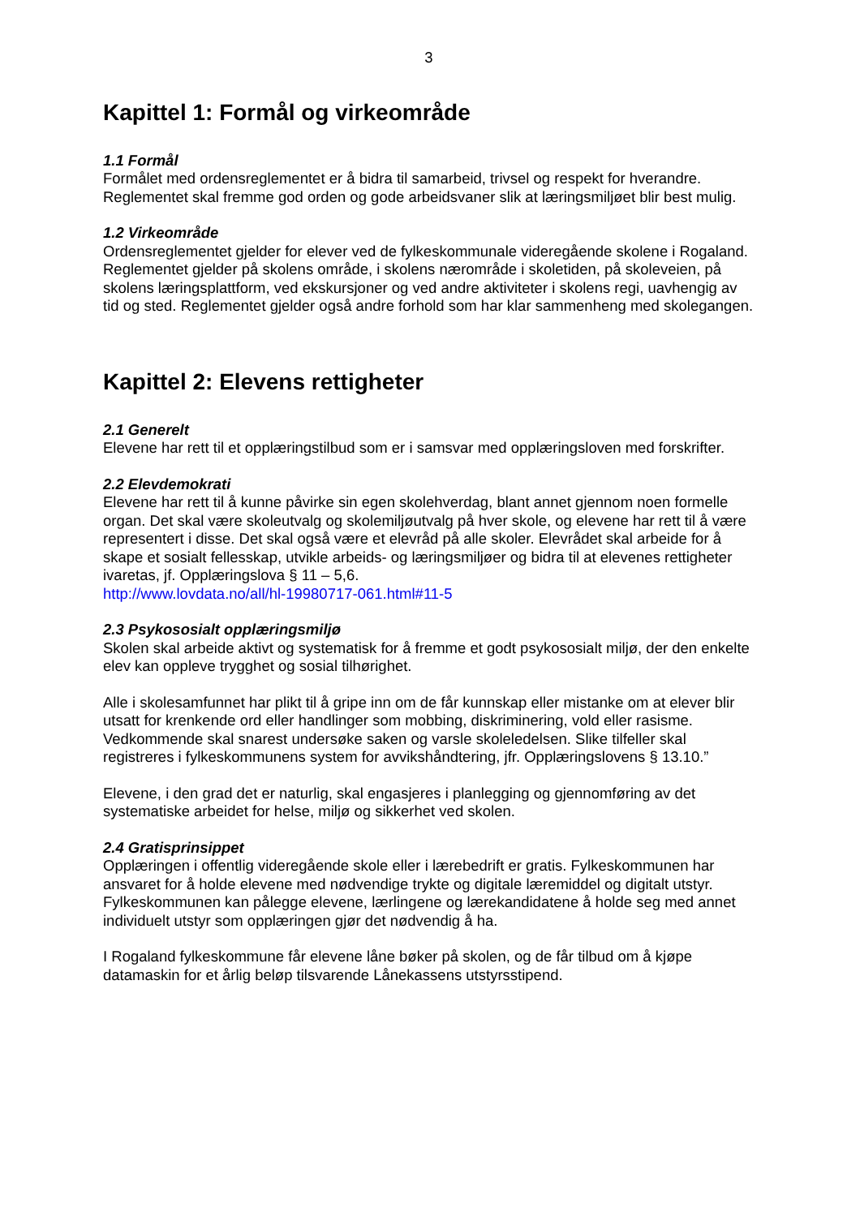3
Kapittel 1: Formål og virkeområde
1.1 Formål
Formålet med ordensreglementet er å bidra til samarbeid, trivsel og respekt for hverandre. Reglementet skal fremme god orden og gode arbeidsvaner slik at læringsmiljøet blir best mulig.
1.2 Virkeområde
Ordensreglementet gjelder for elever ved de fylkeskommunale videregående skolene i Rogaland. Reglementet gjelder på skolens område, i skolens nærområde i skoletiden, på skoleveien, på skolens læringsplattform, ved ekskursjoner og ved andre aktiviteter i skolens regi, uavhengig av tid og sted. Reglementet gjelder også andre forhold som har klar sammenheng med skolegangen.
Kapittel 2: Elevens rettigheter
2.1 Generelt
Elevene har rett til et opplæringstilbud som er i samsvar med opplæringsloven med forskrifter.
2.2 Elevdemokrati
Elevene har rett til å kunne påvirke sin egen skolehverdag, blant annet gjennom noen formelle organ. Det skal være skoleutvalg og skolemiljøutvalg på hver skole, og elevene har rett til å være representert i disse. Det skal også være et elevråd på alle skoler. Elevrådet skal arbeide for å skape et sosialt fellesskap, utvikle arbeids- og læringsmiljøer og bidra til at elevenes rettigheter ivaretas, jf. Opplæringslova § 11 – 5,6.
http://www.lovdata.no/all/hl-19980717-061.html#11-5
2.3 Psykososialt opplæringsmiljø
Skolen skal arbeide aktivt og systematisk for å fremme et godt psykososialt miljø, der den enkelte elev kan oppleve trygghet og sosial tilhørighet.
Alle i skolesamfunnet har plikt til å gripe inn om de får kunnskap eller mistanke om at elever blir utsatt for krenkende ord eller handlinger som mobbing, diskriminering, vold eller rasisme. Vedkommende skal snarest undersøke saken og varsle skoleledelsen. Slike tilfeller skal registreres i fylkeskommunens system for avvikshåndtering, jfr. Opplæringslovens § 13.10.”
Elevene, i den grad det er naturlig, skal engasjeres i planlegging og gjennomføring av det systematiske arbeidet for helse, miljø og sikkerhet ved skolen.
2.4 Gratisprinsippet
Opplæringen i offentlig videregående skole eller i lærebedrift er gratis. Fylkeskommunen har ansvaret for å holde elevene med nødvendige trykte og digitale læremiddel og digitalt utstyr. Fylkeskommunen kan pålegge elevene, lærlingene og lærekandidatene å holde seg med annet individuelt utstyr som opplæringen gjør det nødvendig å ha.
I Rogaland fylkeskommune får elevene låne bøker på skolen, og de får tilbud om å kjøpe datamaskin for et årlig beløp tilsvarende Lånekassens utstyrsstipend.